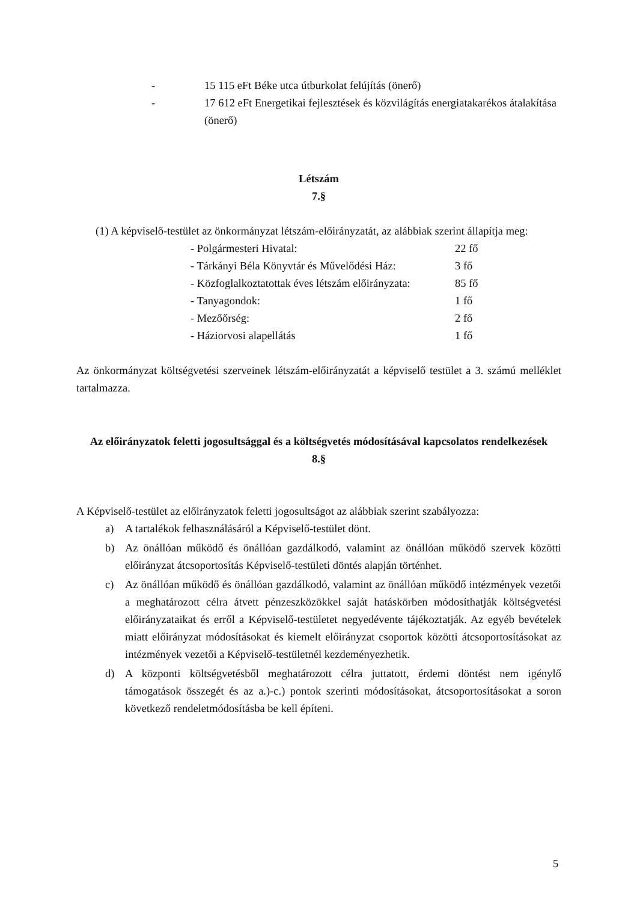- 15 115 eFt Béke utca útburkolat felújítás (önerő)
- 17 612 eFt Energetikai fejlesztések és közvilágítás energiatakarékos átalakítása (önerő)
Létszám
7.§
(1) A képviselő-testület az önkormányzat létszám-előirányzatát, az alábbiak szerint állapítja meg:
- Polgármesteri Hivatal: 22 fő
- Tárkányi Béla Könyvtár és Művelődési Ház: 3 fő
- Közfoglalkoztatottak éves létszám előirányzata: 85 fő
- Tanyagondok: 1 fő
- Mezőőrség: 2 fő
- Háziorvosi alapellátás 1 fő
Az önkormányzat költségvetési szerveinek létszám-előirányzatát a képviselő testület a 3. számú melléklet tartalmazza.
Az előirányzatok feletti jogosultsággal és a költségvetés módosításával kapcsolatos rendelkezések
8.§
A Képviselő-testület az előirányzatok feletti jogosultságot az alábbiak szerint szabályozza:
a) A tartalékok felhasználásáról a Képviselő-testület dönt.
b) Az önállóan működő és önállóan gazdálkodó, valamint az önállóan működő szervek közötti előirányzat átcsoportosítás Képviselő-testületi döntés alapján történhet.
c) Az önállóan működő és önállóan gazdálkodó, valamint az önállóan működő intézmények vezetői a meghatározott célra átvett pénzeszközökkel saját hatáskörben módosíthatják költségvetési előirányzataikat és erről a Képviselő-testületet negyedévente tájékoztatják. Az egyéb bevételek miatt előirányzat módosításokat és kiemelt előirányzat csoportok közötti átcsoportosításokat az intézmények vezetői a Képviselő-testületnél kezdeményezhetik.
d) A központi költségvetésből meghatározott célra juttatott, érdemi döntést nem igénylő támogatások összegét és az a.)-c.) pontok szerinti módosításokat, átcsoportosításokat a soron következő rendeletmódosításba be kell építeni.
5